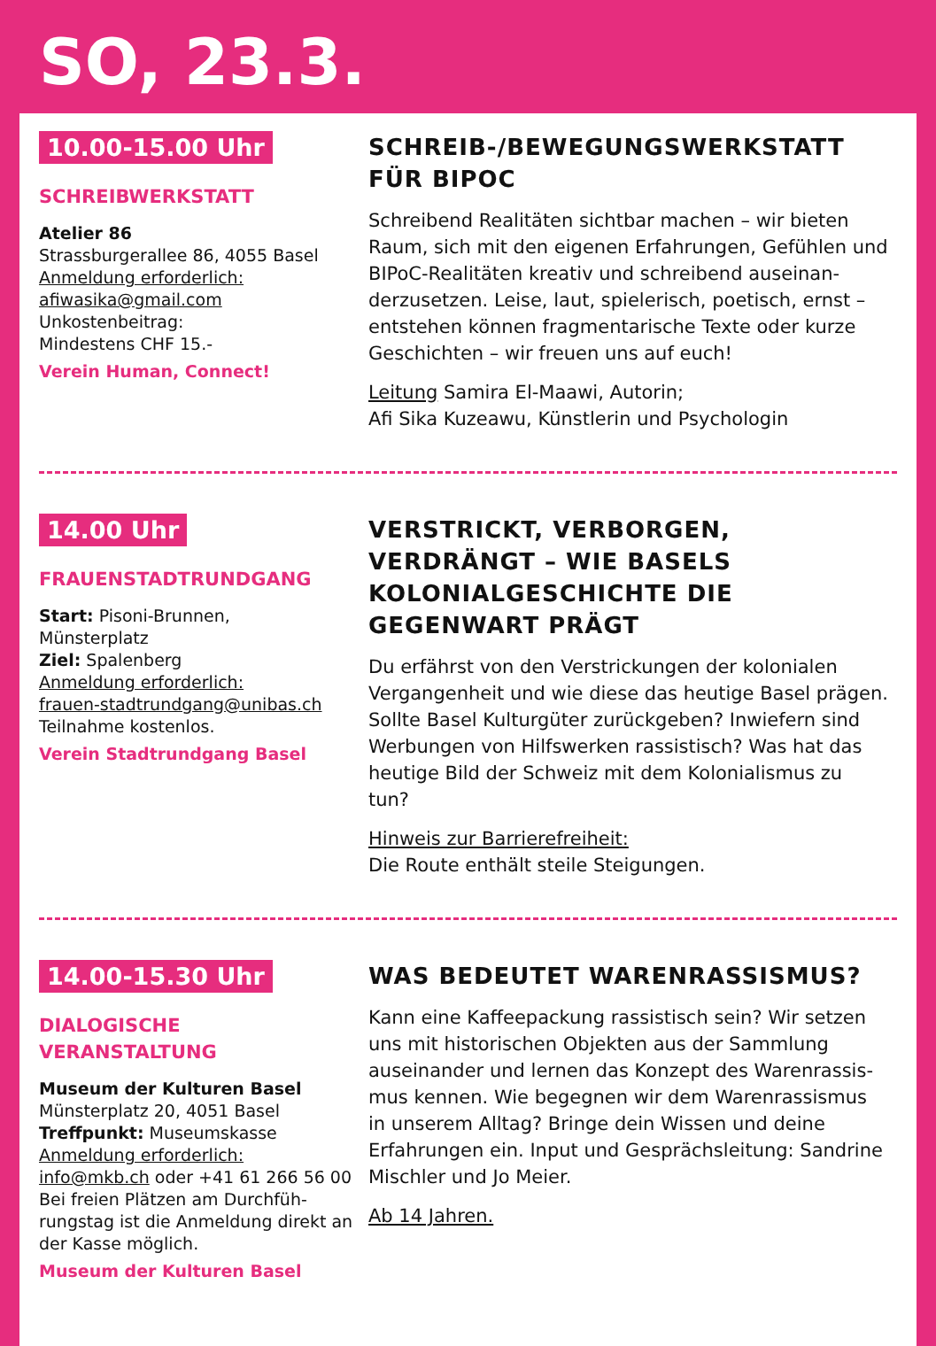SO, 23.3.
10.00-15.00 Uhr
SCHREIBWERKSTATT
Atelier 86
Strassburgerallee 86, 4055 Basel
Anmeldung erforderlich:
afiwasika@gmail.com
Unkostenbeitrag:
Mindestens CHF 15.-
Verein Human, Connect!
SCHREIB-/BEWEGUNGSWERKSTATT FÜR BIPOC
Schreibend Realitäten sichtbar machen – wir bieten Raum, sich mit den eigenen Erfahrungen, Gefühlen und BIPoC-Realitäten kreativ und schreibend auseinan­derzusetzen. Leise, laut, spielerisch, poetisch, ernst – entstehen können fragmentarische Texte oder kurze Geschichten – wir freuen uns auf euch!
Leitung Samira El-Maawi, Autorin;
Afi Sika Kuzeawu, Künstlerin und Psychologin
14.00 Uhr
FRAUENSTADTRUNDGANG
Start: Pisoni-Brunnen,
Münsterplatz
Ziel: Spalenberg
Anmeldung erforderlich:
frauen-stadtrundgang@unibas.ch
Teilnahme kostenlos.
Verein Stadtrundgang Basel
VERSTRICKT, VERBORGEN, VERDRÄNGT – WIE BASELS KOLONIALGESCHICHTE DIE GEGENWART PRÄGT
Du erfährst von den Verstrickungen der kolonialen Vergangenheit und wie diese das heutige Basel prägen. Sollte Basel Kulturgüter zurückgeben? Inwiefern sind Werbungen von Hilfswerken rassis­tisch? Was hat das heutige Bild der Schweiz mit dem Kolonialismus zu tun?
Hinweis zur Barrierefreiheit:
Die Route enthält steile Steigungen.
14.00-15.30 Uhr
DIALOGISCHE
VERANSTALTUNG
Museum der Kulturen Basel
Münsterplatz 20, 4051 Basel
Treffpunkt: Museumskasse
Anmeldung erforderlich:
info@mkb.ch oder +41 61 266 56 00
Bei freien Plätzen am Durchfüh­rungstag ist die Anmeldung direkt an der Kasse möglich.
Museum der Kulturen Basel
WAS BEDEUTET WARENRASSISMUS?
Kann eine Kaffeepackung rassistisch sein? Wir setzen uns mit historischen Objekten aus der Sammlung auseinander und lernen das Konzept des Warenrassis­mus kennen. Wie begegnen wir dem Warenrassismus in unserem Alltag? Bringe dein Wissen und deine Erfahrungen ein. Input und Gesprächsleitung: Sand­rine Mischler und Jo Meier.
Ab 14 Jahren.